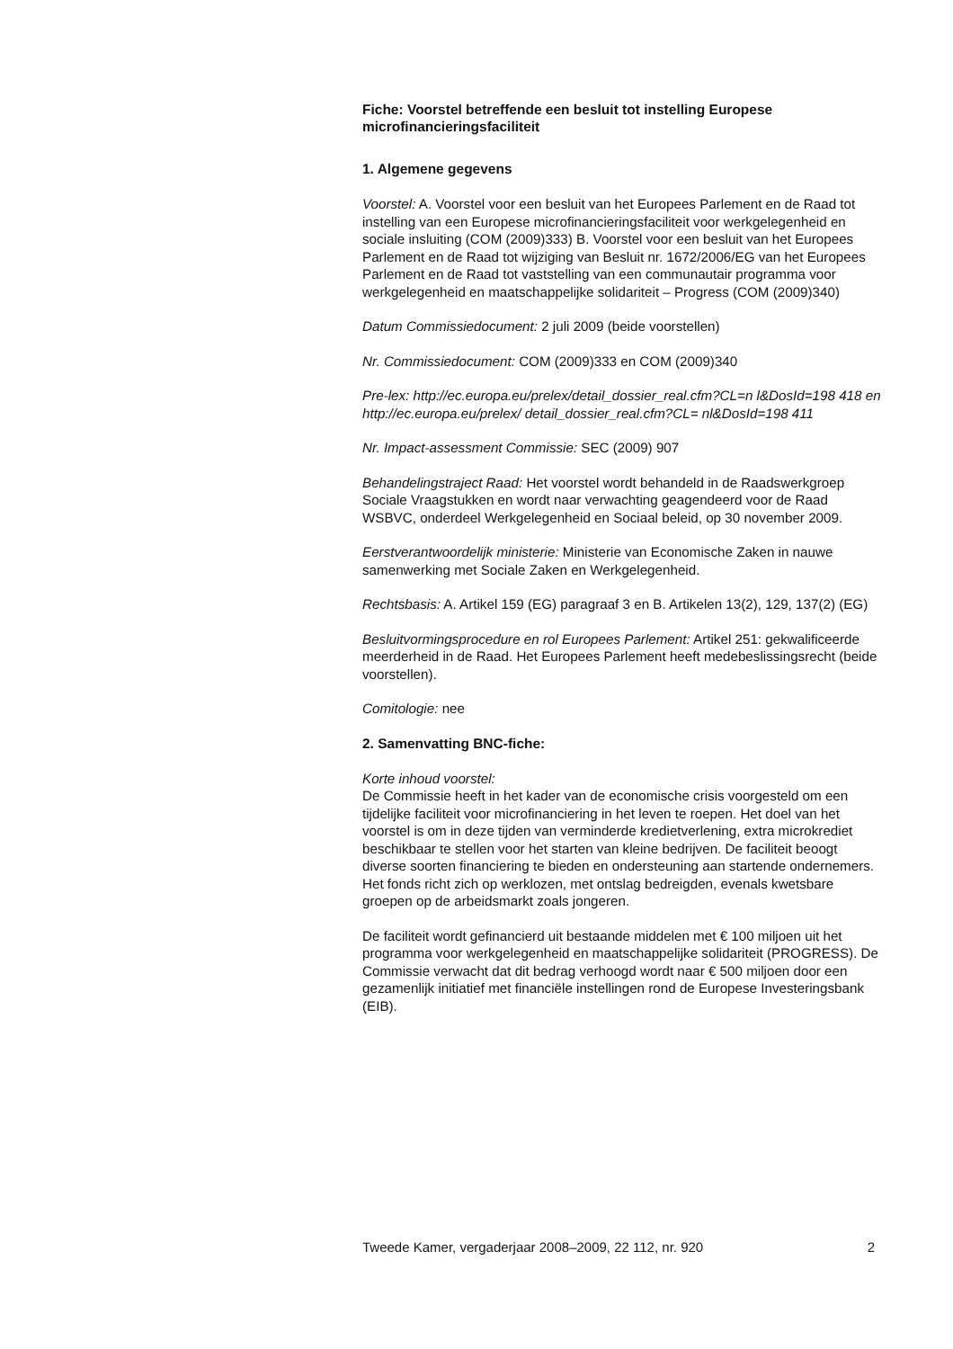Fiche: Voorstel betreffende een besluit tot instelling Europese microfinancieringsfaciliteit
1. Algemene gegevens
Voorstel: A. Voorstel voor een besluit van het Europees Parlement en de Raad tot instelling van een Europese microfinancieringsfaciliteit voor werkgelegenheid en sociale insluiting (COM (2009)333) B. Voorstel voor een besluit van het Europees Parlement en de Raad tot wijziging van Besluit nr. 1672/2006/EG van het Europees Parlement en de Raad tot vaststelling van een communautair programma voor werkgelegenheid en maatschappelijke solidariteit – Progress (COM (2009)340)
Datum Commissiedocument: 2 juli 2009 (beide voorstellen)
Nr. Commissiedocument: COM (2009)333 en COM (2009)340
Pre-lex: http://ec.europa.eu/prelex/detail_dossier_real.cfm?CL=n l&DosId=198 418 en http://ec.europa.eu/prelex/ detail_dossier_real.cfm?CL= nl&DosId=198 411
Nr. Impact-assessment Commissie: SEC (2009) 907
Behandelingstraject Raad: Het voorstel wordt behandeld in de Raadswerkgroep Sociale Vraagstukken en wordt naar verwachting geagendeerd voor de Raad WSBVC, onderdeel Werkgelegenheid en Sociaal beleid, op 30 november 2009.
Eerstverantwoordelijk ministerie: Ministerie van Economische Zaken in nauwe samenwerking met Sociale Zaken en Werkgelegenheid.
Rechtsbasis: A. Artikel 159 (EG) paragraaf 3 en B. Artikelen 13(2), 129, 137(2) (EG)
Besluitvormingsprocedure en rol Europees Parlement: Artikel 251: gekwalificeerde meerderheid in de Raad. Het Europees Parlement heeft medebeslissingsrecht (beide voorstellen).
Comitologie: nee
2. Samenvatting BNC-fiche:
Korte inhoud voorstel:
De Commissie heeft in het kader van de economische crisis voorgesteld om een tijdelijke faciliteit voor microfinanciering in het leven te roepen. Het doel van het voorstel is om in deze tijden van verminderde kredietverlening, extra microkrediet beschikbaar te stellen voor het starten van kleine bedrijven. De faciliteit beoogt diverse soorten financiering te bieden en ondersteuning aan startende ondernemers. Het fonds richt zich op werklozen, met ontslag bedreigden, evenals kwetsbare groepen op de arbeidsmarkt zoals jongeren.
De faciliteit wordt gefinancierd uit bestaande middelen met € 100 miljoen uit het programma voor werkgelegenheid en maatschappelijke solidariteit (PROGRESS). De Commissie verwacht dat dit bedrag verhoogd wordt naar € 500 miljoen door een gezamenlijk initiatief met financiële instellingen rond de Europese Investeringsbank (EIB).
Tweede Kamer, vergaderjaar 2008–2009, 22 112, nr. 920 2